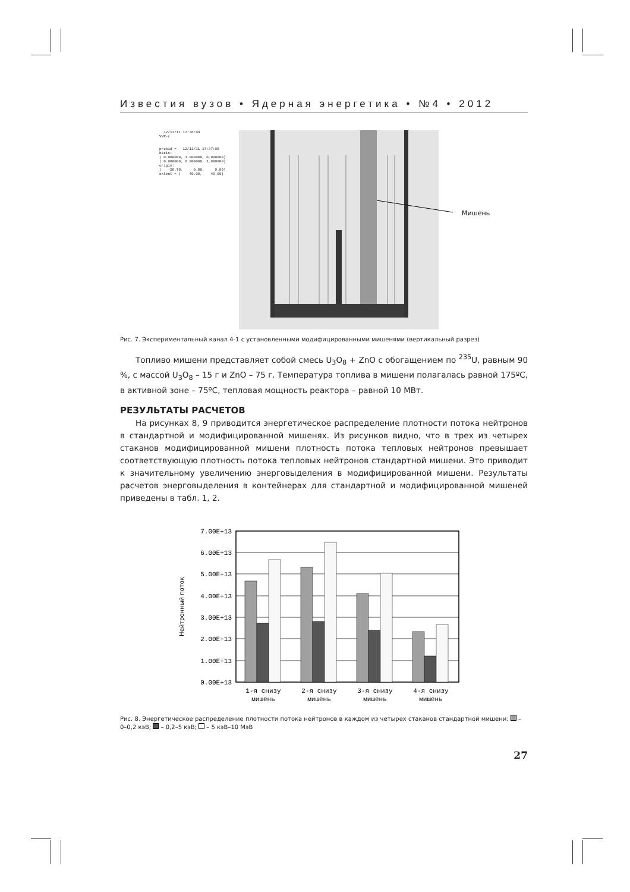Известия вузов • Ядерная энергетика • №4 • 2012
12/11/11 17:38:04 VVR-c probid = 12/11/11 17:37:05 basis: ( 0.000000, 1.000000, 0.000000) ( 0.000000, 0.000000, 1.000000) origin: ( -26.70, 0.00, 0.00) extent = ( 40.00, 40.00)
Мишень
Рис. 7. Экспериментальный канал 4-1 с установленными модифицированными мишенями (вертикальный разрез)
Топливо мишени представляет собой смесь U<sub>3</sub>O<sub>8</sub> + ZnO с обогащением по <sup>235</sup>U, равным 90 %, с массой U<sub>3</sub>O<sub>8</sub> – 15 г и ZnO – 75 г. Температура топлива в мишени полагалась равной 175ºC, в активной зоне – 75ºC, тепловая мощность реактора – равной 10 МВт.
РЕЗУЛЬТАТЫ РАСЧЕТОВ
На рисунках 8, 9 приводится энергетическое распределение плотности потока нейтронов в стандартной и модифицированной мишенях. Из рисунков видно, что в трех из четырех стаканов модифицированной мишени плотность потока тепловых нейтронов превышает соответствующую плотность потока тепловых нейтронов стандартной мишени. Это приводит к значительному увеличению энерговыделения в модифицированной мишени. Результаты расчетов энерговыделения в контейнерах для стандартной и модифицированной мишеней приведены в табл. 1, 2.
7.00E+13
6.00E+13
5.00E+13
4.00E+13
3.00E+13
2.00E+13
1.00E+13
0.00E+13
Нейтронный поток
1-я снизу
мишень
2-я снизу
мишень
3-я снизу
мишень
4-я снизу
мишень
Рис. 8. Энергетическое распределение плотности потока нейтронов в каждом из четырех стаканов стандартной мишени: – 0–0,2 кэВ; – 0,2–5 кэВ; – 5 кэВ–10 МэВ
27